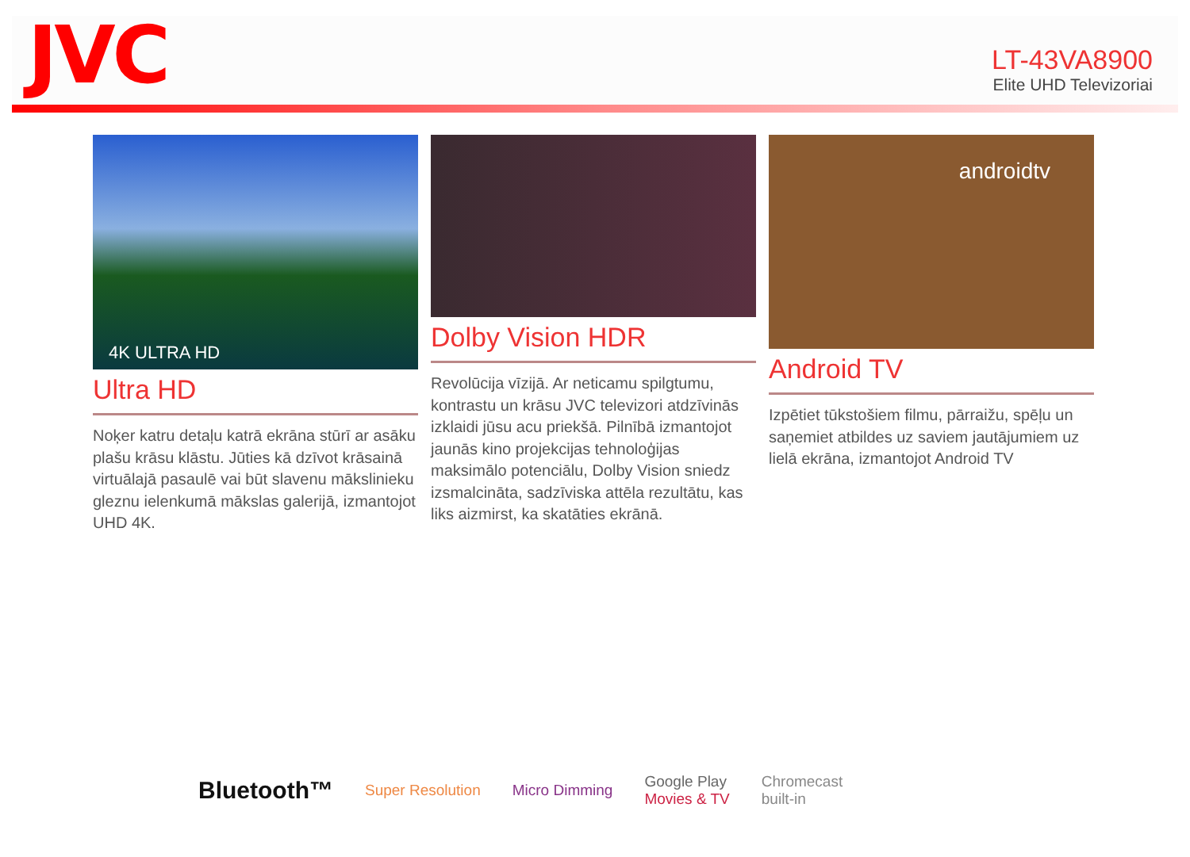JVC
LT-43VA8900
Elite UHD Televizoriai
4K ULTRA HD
Ultra HD
Noķer katru detaļu katrā ekrāna stūrī ar asāku plašu krāsu klāstu. Jūties kā dzīvot krāsainā virtuālajā pasaulē vai būt slavenu mākslinieku gleznu ielenkumā mākslas galerijā, izmantojot UHD 4K.
Dolby Vision HDR
Revolūcija vīzijā. Ar neticamu spilgtumu, kontrastu un krāsu JVC televizori atdzīvinās izklaidi jūsu acu priekšā. Pilnībā izmantojot jaunās kino projekcijas tehnoloģijas maksimālo potenciālu, Dolby Vision sniedz izsmalcināta, sadzīviska attēla rezultātu, kas liks aizmirst, ka skatāties ekrānā.
androidtv
Android TV
Izpētiet tūkstošiem filmu, pārraižu, spēļu un saņemiet atbildes uz saviem jautājumiem uz lielā ekrāna, izmantojot Android TV
Bluetooth™ Super Resolution Micro Dimming Google Play
Movies & TV Chromecast
built-in